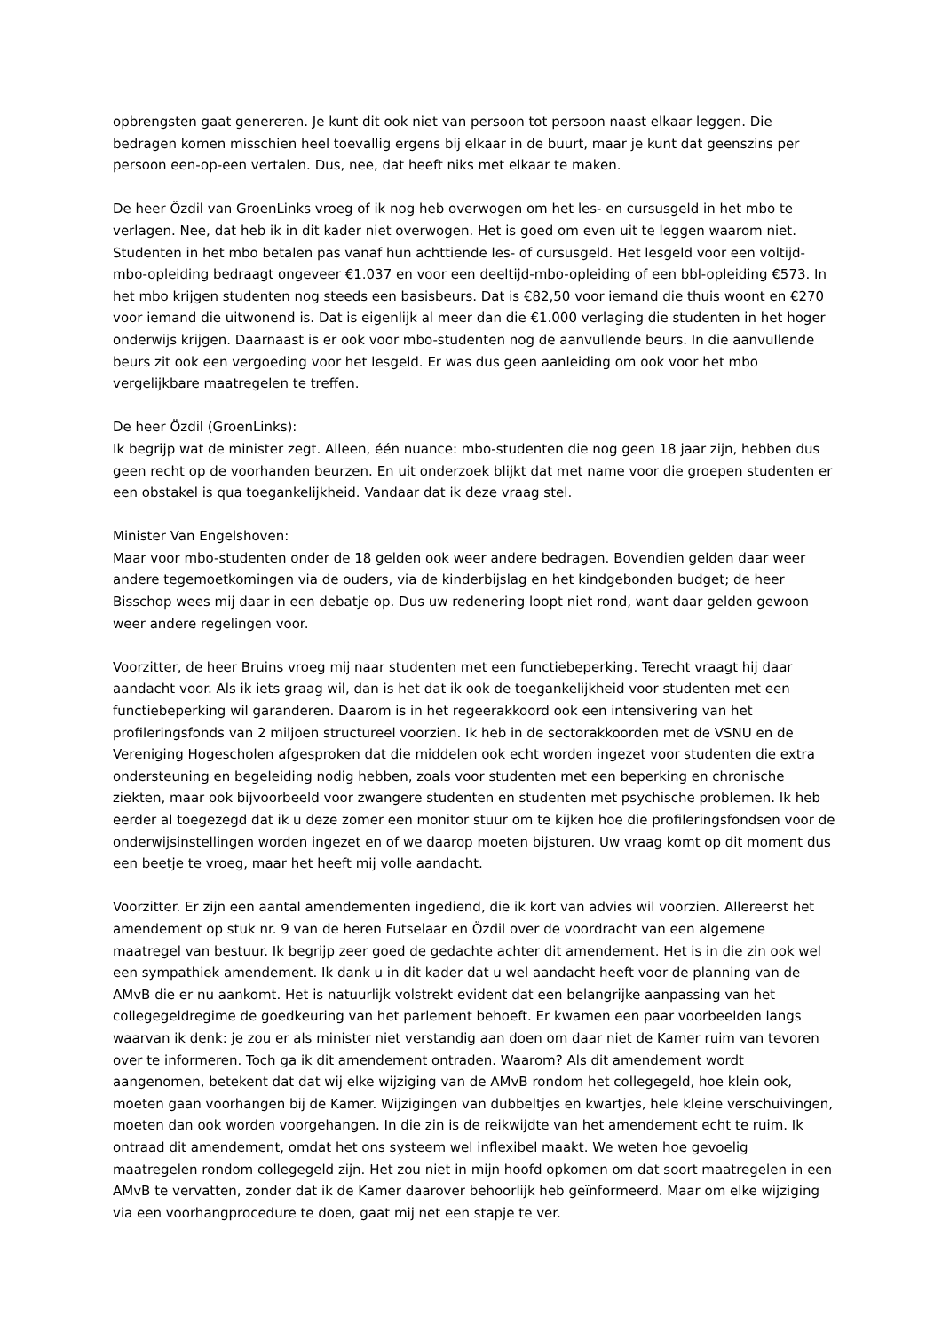opbrengsten gaat genereren. Je kunt dit ook niet van persoon tot persoon naast elkaar leggen. Die bedragen komen misschien heel toevallig ergens bij elkaar in de buurt, maar je kunt dat geenszins per persoon een-op-een vertalen. Dus, nee, dat heeft niks met elkaar te maken.
De heer Özdil van GroenLinks vroeg of ik nog heb overwogen om het les- en cursusgeld in het mbo te verlagen. Nee, dat heb ik in dit kader niet overwogen. Het is goed om even uit te leggen waarom niet. Studenten in het mbo betalen pas vanaf hun achttiende les- of cursusgeld. Het lesgeld voor een voltijd-mbo-opleiding bedraagt ongeveer €1.037 en voor een deeltijd-mbo-opleiding of een bbl-opleiding €573. In het mbo krijgen studenten nog steeds een basisbeurs. Dat is €82,50 voor iemand die thuis woont en €270 voor iemand die uitwonend is. Dat is eigenlijk al meer dan die €1.000 verlaging die studenten in het hoger onderwijs krijgen. Daarnaast is er ook voor mbo-studenten nog de aanvullende beurs. In die aanvullende beurs zit ook een vergoeding voor het lesgeld. Er was dus geen aanleiding om ook voor het mbo vergelijkbare maatregelen te treffen.
De heer Özdil (GroenLinks):
Ik begrijp wat de minister zegt. Alleen, één nuance: mbo-studenten die nog geen 18 jaar zijn, hebben dus geen recht op de voorhanden beurzen. En uit onderzoek blijkt dat met name voor die groepen studenten er een obstakel is qua toegankelijkheid. Vandaar dat ik deze vraag stel.
Minister Van Engelshoven:
Maar voor mbo-studenten onder de 18 gelden ook weer andere bedragen. Bovendien gelden daar weer andere tegemoetkomingen via de ouders, via de kinderbijslag en het kindgebonden budget; de heer Bisschop wees mij daar in een debatje op. Dus uw redenering loopt niet rond, want daar gelden gewoon weer andere regelingen voor.
Voorzitter, de heer Bruins vroeg mij naar studenten met een functiebeperking. Terecht vraagt hij daar aandacht voor. Als ik iets graag wil, dan is het dat ik ook de toegankelijkheid voor studenten met een functiebeperking wil garanderen. Daarom is in het regeerakkoord ook een intensivering van het profileringsfonds van 2 miljoen structureel voorzien. Ik heb in de sectorakkoorden met de VSNU en de Vereniging Hogescholen afgesproken dat die middelen ook echt worden ingezet voor studenten die extra ondersteuning en begeleiding nodig hebben, zoals voor studenten met een beperking en chronische ziekten, maar ook bijvoorbeeld voor zwangere studenten en studenten met psychische problemen. Ik heb eerder al toegezegd dat ik u deze zomer een monitor stuur om te kijken hoe die profileringsfondsen voor de onderwijsinstellingen worden ingezet en of we daarop moeten bijsturen. Uw vraag komt op dit moment dus een beetje te vroeg, maar het heeft mij volle aandacht.
Voorzitter. Er zijn een aantal amendementen ingediend, die ik kort van advies wil voorzien. Allereerst het amendement op stuk nr. 9 van de heren Futselaar en Özdil over de voordracht van een algemene maatregel van bestuur. Ik begrijp zeer goed de gedachte achter dit amendement. Het is in die zin ook wel een sympathiek amendement. Ik dank u in dit kader dat u wel aandacht heeft voor de planning van de AMvB die er nu aankomt. Het is natuurlijk volstrekt evident dat een belangrijke aanpassing van het collegegeldregime de goedkeuring van het parlement behoeft. Er kwamen een paar voorbeelden langs waarvan ik denk: je zou er als minister niet verstandig aan doen om daar niet de Kamer ruim van tevoren over te informeren. Toch ga ik dit amendement ontraden. Waarom? Als dit amendement wordt aangenomen, betekent dat dat wij elke wijziging van de AMvB rondom het collegegeld, hoe klein ook, moeten gaan voorhangen bij de Kamer. Wijzigingen van dubbeltjes en kwartjes, hele kleine verschuivingen, moeten dan ook worden voorgehangen. In die zin is de reikwijdte van het amendement echt te ruim. Ik ontraad dit amendement, omdat het ons systeem wel inflexibel maakt. We weten hoe gevoelig maatregelen rondom collegegeld zijn. Het zou niet in mijn hoofd opkomen om dat soort maatregelen in een AMvB te vervatten, zonder dat ik de Kamer daarover behoorlijk heb geïnformeerd. Maar om elke wijziging via een voorhangprocedure te doen, gaat mij net een stapje te ver.